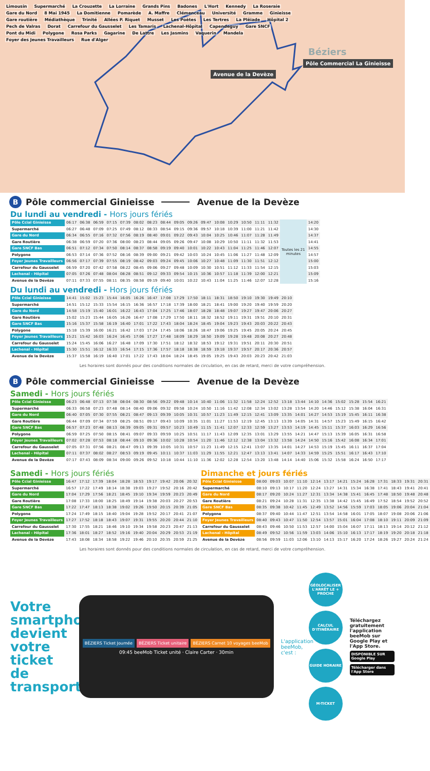Limousin Supermarché La Crouzette La Lorraine Grands Pins Badones L'Hort Kennedy La Roseraie Gare du Nord 8 Mai 1945 La Domitienne Pomarède A. Maffre Clémenceau Université Gramme Ginieisse Gare routière Médiathèque Trinité Allées P. Riquet Musset Les Poètes Les Tertres La Plëiade Hôpital 2 Pech de Valras Dorat Carrefour du Gausselet Les Tamaris Lachenal-Hôpital Capendeguy Gare SNCF Pont du Midi Polygone Rosa Parks Gagarine De Lattre Les Jasmins Vaquerin Mandela Foyer des Jeunes Travailleurs Rue d'Alger
Béziers
Pôle Commercial La Ginieisse Avenue de la Devèze
B Pôle commercial Ginieisse Avenue de la Devèze
Du lundi au vendredi - Hors jours fériés
| Pôle Ccial Ginieisse | 06:17 | 06:38 | 06:59 | 07:15 | 07:39 | 08:02 | 08:23 | 08:44 | 09:05 | 09:26 | 09:47 | 10:08 | 10:29 | 10:50 | 11:11 | 11:32 | Toutes les 21 minutes | 14:20 |
| Supermarché | 06:27 | 06:48 | 07:09 | 07:25 | 07:49 | 08:12 | 08:33 | 08:54 | 09:15 | 09:36 | 09:57 | 10:18 | 10:39 | 11:00 | 11:21 | 11:42 | | 14:30 |
| Gare du Nord | 06:34 | 06:55 | 07:16 | 07:32 | 07:56 | 08:19 | 08:40 | 09:01 | 09:22 | 09:43 | 10:04 | 10:25 | 10:46 | 11:07 | 11:28 | 11:49 | | 14:37 |
| Gare Routière | 06:38 | 06:59 | 07:20 | 07:36 | 08:00 | 08:23 | 08:44 | 09:05 | 09:26 | 09:47 | 10:08 | 10:29 | 10:50 | 11:11 | 11:32 | 11:53 | | 14:41 |
| Gare SNCF Bas | 06:51 | 07:12 | 07:34 | 07:50 | 08:14 | 08:37 | 08:58 | 09:19 | 09:40 | 10:01 | 10:22 | 10:43 | 11:04 | 11:25 | 11:46 | 12:07 | | 14:55 |
| Polygone | 06:53 | 07:14 | 07:36 | 07:52 | 08:16 | 08:39 | 09:00 | 09:21 | 09:42 | 10:03 | 10:24 | 10:45 | 11:06 | 11:27 | 11:48 | 12:09 | | 14:57 |
| Foyer Jeunes Travailleurs | 06:56 | 07:17 | 07:39 | 07:55 | 08:19 | 08:42 | 09:03 | 09:24 | 09:45 | 10:06 | 10:27 | 10:48 | 11:09 | 11:30 | 11:51 | 12:12 | | 15:00 |
| Carrefour du Gausselet | 06:59 | 07:20 | 07:42 | 07:58 | 08:22 | 08:45 | 09:06 | 09:27 | 09:48 | 10:09 | 10:30 | 10:51 | 11:12 | 11:33 | 11:54 | 12:15 | | 15:03 |
| Lachenal - Hôpital | 07:05 | 07:26 | 07:48 | 08:04 | 08:28 | 08:51 | 09:12 | 09:33 | 09:54 | 10:15 | 10:36 | 10:57 | 11:18 | 11:39 | 12:00 | 12:21 | | 15:09 |
| Avenue de la Devèze | 07:11 | 07:33 | 07:55 | 08:11 | 08:35 | 08:58 | 09:19 | 09:40 | 10:01 | 10:22 | 10:43 | 11:04 | 11:25 | 11:46 | 12:07 | 12:28 | | 15:16 |
Du lundi au vendredi - Hors jours fériés
| Pôle Ccial Ginieisse | 14:41 | 15:02 | 15:23 | 15:44 | 16:05 | 16:26 | 16:47 | 17:08 | 17:29 | 17:50 | 18:11 | 18:31 | 18:50 | 19:10 | 19:30 | 19:49 | 20:10 |
| Supermarché | 14:51 | 15:12 | 15:33 | 15:54 | 16:15 | 16:36 | 16:57 | 17:18 | 17:39 | 18:00 | 18:21 | 18:41 | 19:00 | 19:20 | 19:40 | 19:59 | 20:20 |
| Gare du Nord | 14:58 | 15:19 | 15:40 | 16:01 | 16:22 | 16:43 | 17:04 | 17:25 | 17:46 | 18:07 | 18:28 | 18:48 | 19:07 | 19:27 | 19:47 | 20:06 | 20:27 |
| Gare Routière | 15:02 | 15:23 | 15:44 | 16:05 | 16:26 | 16:47 | 17:08 | 17:29 | 17:50 | 18:11 | 18:32 | 18:52 | 19:11 | 19:31 | 19:51 | 20:10 | 20:31 |
| Gare SNCF Bas | 15:16 | 15:37 | 15:58 | 16:19 | 16:40 | 17:01 | 17:22 | 17:43 | 18:04 | 18:24 | 18:45 | 19:04 | 19:23 | 19:43 | 20:03 | 20:22 | 20:43 |
| Polygone | 15:18 | 15:39 | 16:00 | 16:21 | 16:42 | 17:03 | 17:24 | 17:45 | 18:06 | 18:26 | 18:47 | 19:06 | 19:25 | 19:45 | 20:05 | 20:24 | 20:45 |
| Foyer Jeunes Travailleurs | 15:21 | 15:42 | 16:03 | 16:24 | 16:45 | 17:06 | 17:27 | 17:48 | 18:09 | 18:29 | 18:50 | 19:09 | 19:28 | 19:48 | 20:08 | 20:27 | 20:48 |
| Carrefour du Gausselet | 15:24 | 15:45 | 16:06 | 16:27 | 16:48 | 17:09 | 17:30 | 17:51 | 18:12 | 18:32 | 18:53 | 19:12 | 19:31 | 19:51 | 20:11 | 20:30 | 20:51 |
| Lachenal - Hôpital | 15:30 | 15:51 | 16:12 | 16:33 | 16:54 | 17:15 | 17:36 | 17:57 | 18:18 | 18:38 | 18:59 | 19:18 | 19:37 | 19:57 | 20:17 | 20:36 | 20:57 |
| Avenue de la Devèze | 15:37 | 15:58 | 16:19 | 16:40 | 17:01 | 17:22 | 17:43 | 18:04 | 18:24 | 18:45 | 19:05 | 19:25 | 19:43 | 20:03 | 20:23 | 20:42 | 21:03 |
Les horaires sont donnés pour des conditions normales de circulation, en cas de retard, merci de votre compréhension.
B Pôle commercial Ginieisse Avenue de la Devèze
Samedi - Hors jours fériés
| Pôle Ccial Ginieisse | 06:23 | 06:48 | 07:13 | 07:38 | 08:04 | 08:30 | 08:56 | 09:22 | 09:48 | 10:14 | 10:40 | 11:06 | 11:32 | 11:58 | 12:24 | 12:52 | 13:18 | 13:44 | 14:10 | 14:36 | 15:02 | 15:28 | 15:54 | 16:21 |
| Supermarché | 06:33 | 06:58 | 07:23 | 07:48 | 08:14 | 08:40 | 09:06 | 09:32 | 09:58 | 10:24 | 10:50 | 11:16 | 11:42 | 12:08 | 12:34 | 13:02 | 13:28 | 13:54 | 14:20 | 14:46 | 15:12 | 15:38 | 16:04 | 16:31 |
| Gare du Nord | 06:40 | 07:05 | 07:30 | 07:55 | 08:21 | 08:47 | 09:13 | 09:39 | 10:05 | 10:31 | 10:57 | 11:23 | 11:49 | 12:15 | 12:41 | 13:09 | 13:35 | 14:01 | 14:27 | 14:53 | 15:19 | 15:45 | 16:11 | 16:38 |
| Gare Routière | 06:44 | 07:09 | 07:34 | 07:59 | 08:25 | 08:51 | 09:17 | 09:43 | 10:09 | 10:35 | 11:01 | 11:27 | 11:53 | 12:19 | 12:45 | 13:13 | 13:39 | 14:05 | 14:31 | 14:57 | 15:23 | 15:49 | 16:15 | 16:42 |
| Gare SNCF Bas | 06:57 | 07:23 | 07:48 | 08:13 | 08:39 | 09:05 | 09:31 | 09:57 | 10:23 | 10:49 | 11:15 | 11:41 | 12:07 | 12:33 | 12:59 | 13:27 | 13:53 | 14:19 | 14:45 | 15:11 | 15:37 | 16:03 | 16:29 | 16:56 |
| Polygone | 06:59 | 07:25 | 07:50 | 08:15 | 08:41 | 09:07 | 09:33 | 09:59 | 10:25 | 10:51 | 11:17 | 11:43 | 12:09 | 12:35 | 13:01 | 13:29 | 13:55 | 14:21 | 14:47 | 15:13 | 15:39 | 16:05 | 16:31 | 16:58 |
| Foyer Jeunes Travailleurs | 07:02 | 07:28 | 07:53 | 08:18 | 08:44 | 09:10 | 09:36 | 10:02 | 10:28 | 10:54 | 11:20 | 11:46 | 12:12 | 12:38 | 13:04 | 13:32 | 13:58 | 14:24 | 14:50 | 15:16 | 15:42 | 16:08 | 16:34 | 17:01 |
| Carrefour du Gausselet | 07:05 | 07:31 | 07:56 | 08:21 | 08:47 | 09:13 | 09:39 | 10:05 | 10:31 | 10:57 | 11:23 | 11:49 | 12:15 | 12:41 | 13:07 | 13:35 | 14:01 | 14:27 | 14:53 | 15:19 | 15:45 | 16:11 | 16:37 | 17:04 |
| Lachenal - Hôpital | 07:11 | 07:37 | 08:02 | 08:27 | 08:53 | 09:19 | 09:45 | 10:11 | 10:37 | 11:03 | 11:29 | 11:55 | 12:21 | 12:47 | 13:13 | 13:41 | 14:07 | 14:33 | 14:59 | 15:25 | 15:51 | 16:17 | 16:43 | 17:10 |
| Avenue de la Devèze | 07:17 | 07:43 | 08:09 | 08:34 | 09:00 | 09:26 | 09:52 | 10:18 | 10:44 | 11:10 | 11:36 | 12:02 | 12:28 | 12:54 | 13:20 | 13:48 | 14:14 | 14:40 | 15:06 | 15:32 | 15:58 | 16:24 | 16:50 | 17:17 |
Samedi - Hors jours fériés
| Pôle Ccial Ginieisse | 16:47 | 17:12 | 17:39 | 18:04 | 18:28 | 18:53 | 19:17 | 19:42 | 20:06 | 20:32 |
| Supermarché | 16:57 | 17:22 | 17:49 | 18:14 | 18:38 | 19:03 | 19:27 | 19:52 | 20:16 | 20:42 |
| Gare du Nord | 17:04 | 17:29 | 17:56 | 18:21 | 18:45 | 19:10 | 19:34 | 19:59 | 20:23 | 20:49 |
| Gare Routière | 17:08 | 17:33 | 18:00 | 18:25 | 18:49 | 19:14 | 19:38 | 20:03 | 20:27 | 20:53 |
| Gare SNCF Bas | 17:22 | 17:47 | 18:13 | 18:38 | 19:02 | 19:26 | 19:50 | 20:15 | 20:39 | 21:05 |
| Polygone | 17:24 | 17:49 | 18:15 | 18:40 | 19:04 | 19:28 | 19:52 | 20:17 | 20:41 | 21:07 |
| Foyer Jeunes Travailleurs | 17:27 | 17:52 | 18:18 | 18:43 | 19:07 | 19:31 | 19:55 | 20:20 | 20:44 | 21:10 |
| Carrefour du Gausselet | 17:30 | 17:55 | 18:21 | 18:46 | 19:10 | 19:34 | 19:58 | 20:23 | 20:47 | 21:13 |
| Lachenal - Hôpital | 17:36 | 18:01 | 18:27 | 18:52 | 19:16 | 19:40 | 20:04 | 20:29 | 20:53 | 21:19 |
| Avenue de la Devèze | 17:43 | 18:08 | 18:34 | 18:58 | 19:22 | 19:46 | 20:10 | 20:35 | 20:59 | 21:25 |
Dimanche et jours fériés
| Pôle Ccial Ginieisse | 08:00 | 09:03 | 10:07 | 11:10 | 12:14 | 13:17 | 14:21 | 15:24 | 16:28 | 17:31 | 18:33 | 19:31 | 20:31 |
| Supermarché | 08:10 | 09:13 | 10:17 | 11:20 | 12:24 | 13:27 | 14:31 | 15:34 | 16:38 | 17:41 | 18:43 | 19:41 | 20:41 |
| Gare du Nord | 08:17 | 09:20 | 10:24 | 11:27 | 12:31 | 13:34 | 14:38 | 15:41 | 16:45 | 17:48 | 18:50 | 19:48 | 20:48 |
| Gare Routière | 08:21 | 09:24 | 10:28 | 11:31 | 12:35 | 13:38 | 14:42 | 15:45 | 16:49 | 17:52 | 18:54 | 19:52 | 20:52 |
| Gare SNCF Bas | 08:35 | 09:38 | 10:42 | 11:45 | 12:49 | 13:52 | 14:56 | 15:59 | 17:03 | 18:05 | 19:06 | 20:04 | 21:04 |
| Polygone | 08:37 | 09:40 | 10:44 | 11:47 | 12:51 | 13:54 | 14:58 | 16:01 | 17:05 | 18:07 | 19:08 | 20:06 | 21:06 |
| Foyer Jeunes Travailleurs | 08:40 | 09:43 | 10:47 | 11:50 | 12:54 | 13:57 | 15:01 | 16:04 | 17:08 | 18:10 | 19:11 | 20:09 | 21:09 |
| Carrefour du Gausselet | 08:43 | 09:46 | 10:50 | 11:53 | 12:57 | 14:00 | 15:04 | 16:07 | 17:11 | 18:13 | 19:14 | 20:12 | 21:12 |
| Lachenal - Hôpital | 08:49 | 09:52 | 10:56 | 11:59 | 13:03 | 14:06 | 15:10 | 16:13 | 17:17 | 18:19 | 19:20 | 20:18 | 21:18 |
| Avenue de la Devèze | 08:56 | 09:59 | 11:03 | 12:06 | 13:10 | 14:13 | 15:17 | 16:20 | 17:24 | 18:26 | 19:27 | 20:24 | 21:24 |
Les horaires sont donnés pour des conditions normales de circulation, en cas de retard, merci de votre compréhension.
Votre smartphone devient votre ticket de transport
BÉZIERS Ticket Journée BÉZIERS Ticket unitaire BÉZIERS Carnet 10 voyages beeMob
09:45 beeMob Ticket unité · Claire Carter · 30min
L'application beeMob, c'est :
GÉOLOCALISER L'ARRÊT LE + PROCHE
CALCUL D'ITINÉRAIRE
GUIDE HORAIRE
M-TICKET
Téléchargez gratuitement l'application beeMob sur Google Play et l'App Store.
DISPONIBLE SUR Google Play
Télécharger dans l'App Store